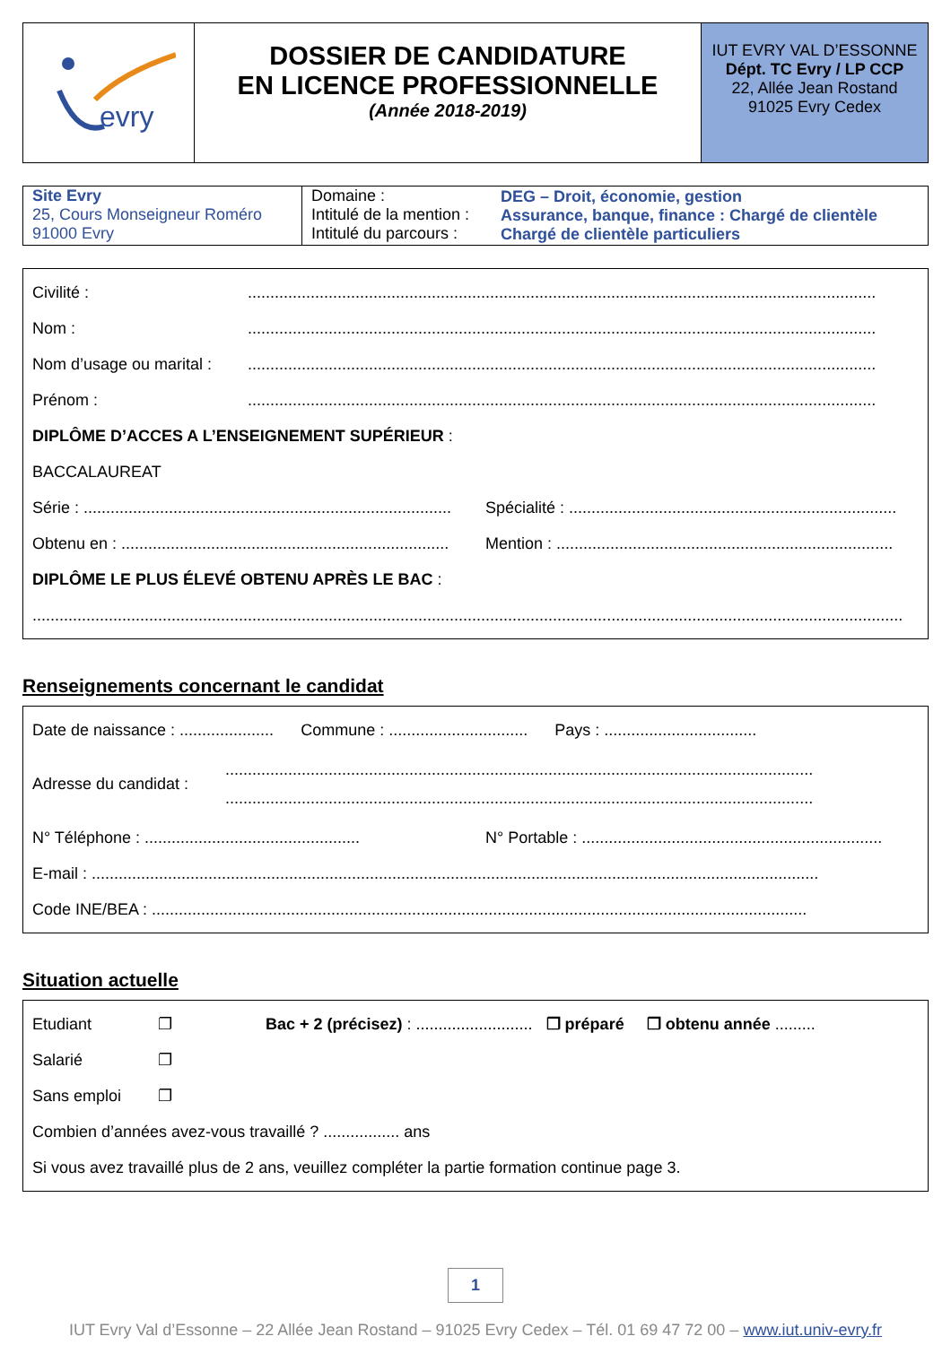| evry | DOSSIER DE CANDIDATURE EN LICENCE PROFESSIONNELLE (Année 2018-2019) | IUT EVRY VAL D’ESSONNE Dépt. TC Evry / LP CCP 22, Allée Jean Rostand 91025 Evry Cedex |
| Site Evry 25, Cours Monseigneur Roméro 91000 Evry | Domaine : Intitulé de la mention : Intitulé du parcours : | DEG – Droit, économie, gestion Assurance, banque, finance : Chargé de clientèle Chargé de clientèle particuliers |
Civilité :............................................................................................................................................
Nom :............................................................................................................................................
Nom d’usage ou marital :............................................................................................................................................
Prénom :............................................................................................................................................
DIPLÔME D’ACCES A L’ENSEIGNEMENT SUPÉRIEUR :
BACCALAUREAT
Série : .................................................................................. Spécialité : .........................................................................
Obtenu en : ......................................................................... Mention : ...........................................................................
DIPLÔME LE PLUS ÉLEVÉ OBTENU APRÈS LE BAC :
..................................................................................................................................................................................................
Renseignements concernant le candidat
Date de naissance : ..................... Commune : ............................... Pays : ..................................
Adresse du candidat :...................................................................................................................................
...................................................................................................................................
N° Téléphone : ................................................ N° Portable : ...................................................................
E-mail : ..................................................................................................................................................................
Code INE/BEA : ..................................................................................................................................................
Situation actuelle
Etudiant ❐ Bac + 2 (précisez) : .......................... ❐ préparé ❐ obtenu année .........
Salarié ❐
Sans emploi ❐
Combien d’années avez-vous travaillé ? ................. ans
Si vous avez travaillé plus de 2 ans, veuillez compléter la partie formation continue page 3.
1
IUT Evry Val d’Essonne – 22 Allée Jean Rostand – 91025 Evry Cedex – Tél. 01 69 47 72 00 – www.iut.univ-evry.fr